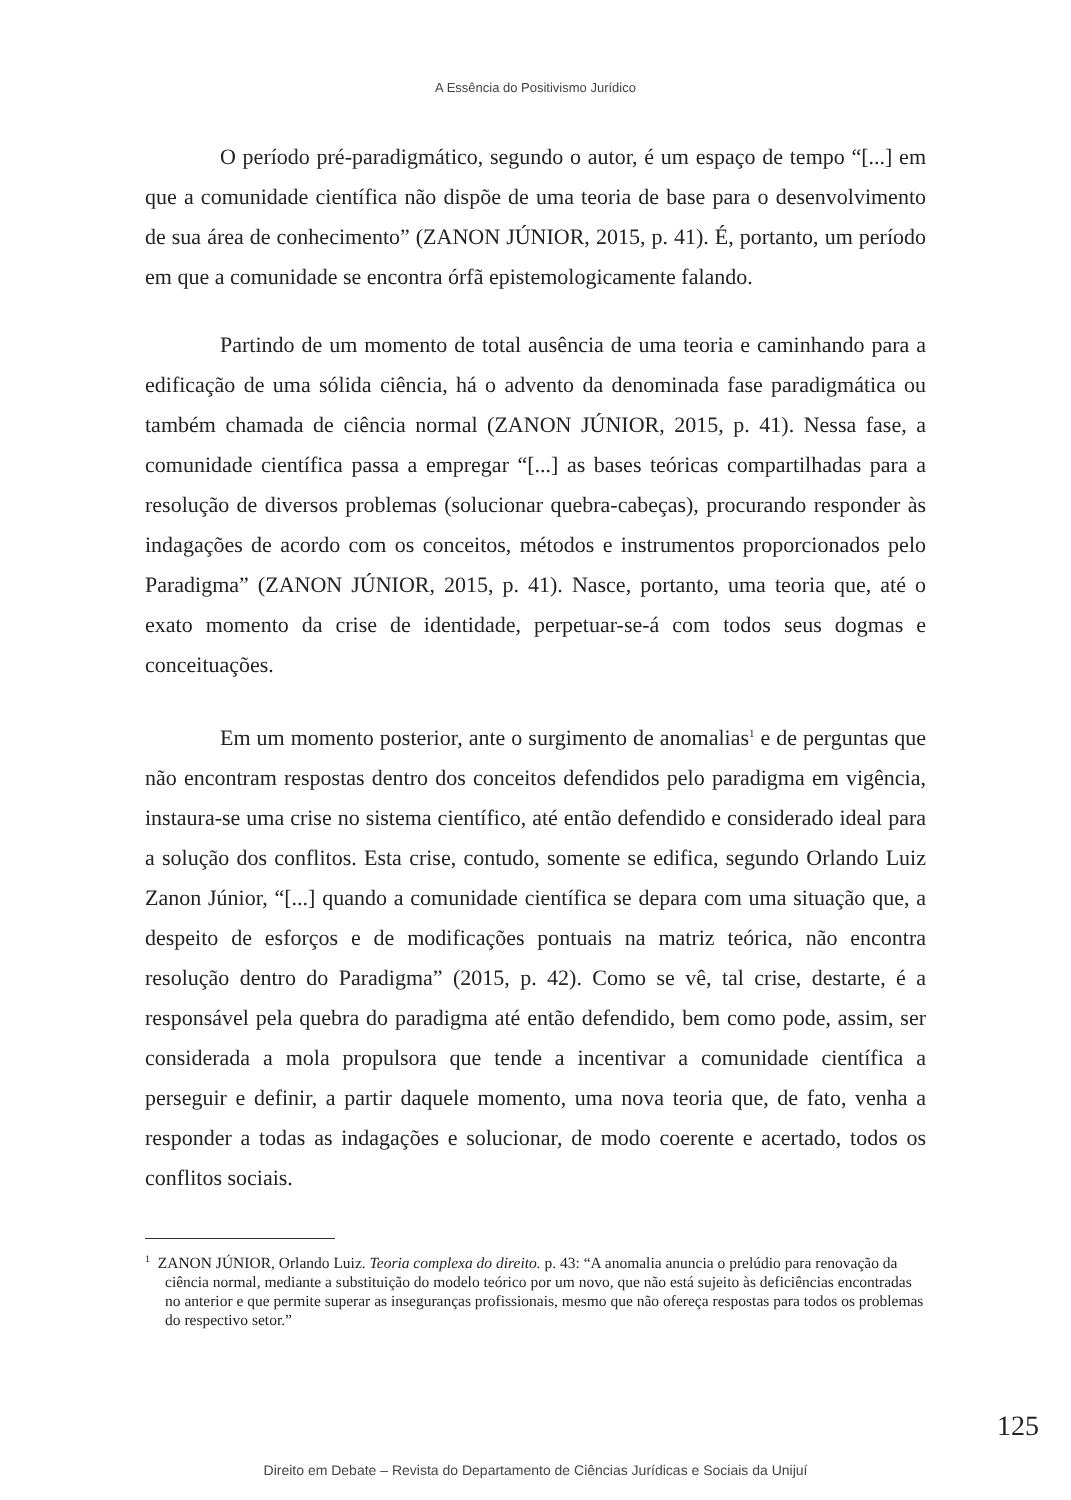A Essência do Positivismo Jurídico
O período pré-paradigmático, segundo o autor, é um espaço de tempo “[...] em que a comunidade científica não dispõe de uma teoria de base para o desenvolvimento de sua área de conhecimento” (ZANON JÚNIOR, 2015, p. 41). É, portanto, um período em que a comunidade se encontra órfã epistemologicamente falando.
Partindo de um momento de total ausência de uma teoria e caminhando para a edificação de uma sólida ciência, há o advento da denominada fase paradigmática ou também chamada de ciência normal (ZANON JÚNIOR, 2015, p. 41). Nessa fase, a comunidade científica passa a empregar “[...] as bases teóricas compartilhadas para a resolução de diversos problemas (solucionar quebra-cabeças), procurando responder às indagações de acordo com os conceitos, métodos e instrumentos proporcionados pelo Paradigma” (ZANON JÚNIOR, 2015, p. 41). Nasce, portanto, uma teoria que, até o exato momento da crise de identidade, perpetuar-se-á com todos seus dogmas e conceituações.
Em um momento posterior, ante o surgimento de anomalias<sup>1</sup> e de perguntas que não encontram respostas dentro dos conceitos defendidos pelo paradigma em vigência, instaura-se uma crise no sistema científico, até então defendido e considerado ideal para a solução dos conflitos. Esta crise, contudo, somente se edifica, segundo Orlando Luiz Zanon Júnior, “[...] quando a comunidade científica se depara com uma situação que, a despeito de esforços e de modificações pontuais na matriz teórica, não encontra resolução dentro do Paradigma” (2015, p. 42). Como se vê, tal crise, destarte, é a responsável pela quebra do paradigma até então defendido, bem como pode, assim, ser considerada a mola propulsora que tende a incentivar a comunidade científica a perseguir e definir, a partir daquele momento, uma nova teoria que, de fato, venha a responder a todas as indagações e solucionar, de modo coerente e acertado, todos os conflitos sociais.
<sup>1</sup> ZANON JÚNIOR, Orlando Luiz. Teoria complexa do direito. p. 43: “A anomalia anuncia o prelúdio para renovação da ciência normal, mediante a substituição do modelo teórico por um novo, que não está sujeito às deficiências encontradas no anterior e que permite superar as inseguranças profissionais, mesmo que não ofereça respostas para todos os problemas do respectivo setor.”
125
Direito em Debate – Revista do Departamento de Ciências Jurídicas e Sociais da Unijuí